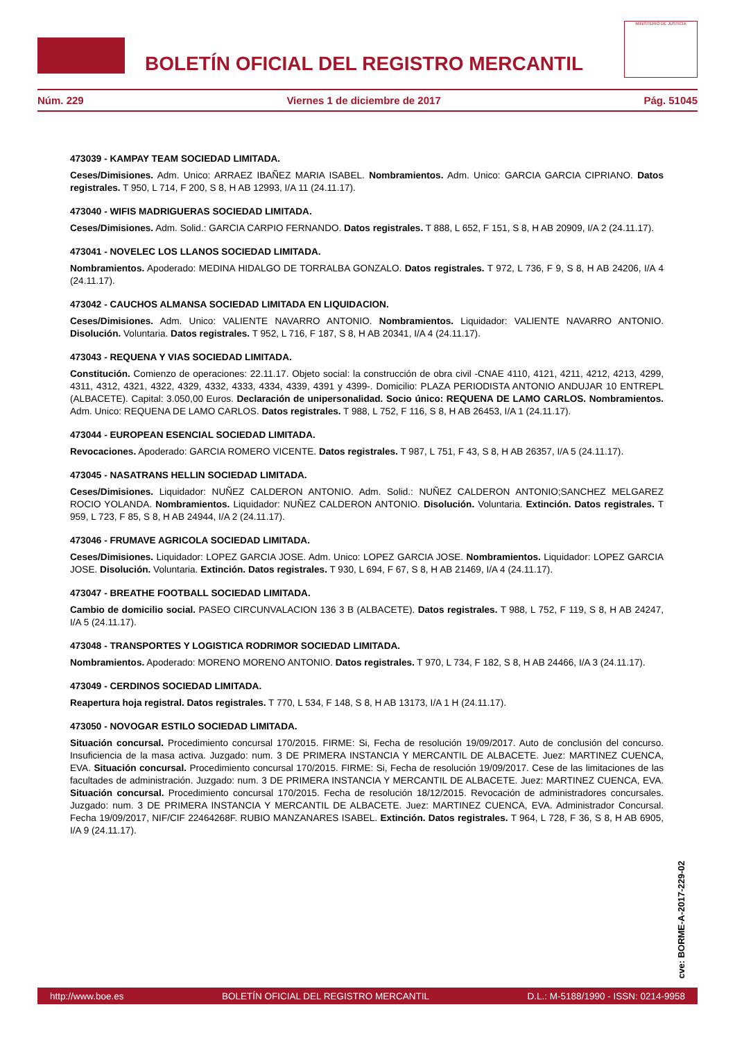BOLETÍN OFICIAL DEL REGISTRO MERCANTIL
MINISTERIO DE JUSTICIA
Núm. 229 Viernes 1 de diciembre de 2017 Pág. 51045
473039 - KAMPAY TEAM SOCIEDAD LIMITADA.
Ceses/Dimisiones. Adm. Unico: ARRAEZ IBAÑEZ MARIA ISABEL. Nombramientos. Adm. Unico: GARCIA GARCIA CIPRIANO. Datos registrales. T 950, L 714, F 200, S 8, H AB 12993, I/A 11 (24.11.17).
473040 - WIFIS MADRIGUERAS SOCIEDAD LIMITADA.
Ceses/Dimisiones. Adm. Solid.: GARCIA CARPIO FERNANDO. Datos registrales. T 888, L 652, F 151, S 8, H AB 20909, I/A 2 (24.11.17).
473041 - NOVELEC LOS LLANOS SOCIEDAD LIMITADA.
Nombramientos. Apoderado: MEDINA HIDALGO DE TORRALBA GONZALO. Datos registrales. T 972, L 736, F 9, S 8, H AB 24206, I/A 4 (24.11.17).
473042 - CAUCHOS ALMANSA SOCIEDAD LIMITADA EN LIQUIDACION.
Ceses/Dimisiones. Adm. Unico: VALIENTE NAVARRO ANTONIO. Nombramientos. Liquidador: VALIENTE NAVARRO ANTONIO. Disolución. Voluntaria. Datos registrales. T 952, L 716, F 187, S 8, H AB 20341, I/A 4 (24.11.17).
473043 - REQUENA Y VIAS SOCIEDAD LIMITADA.
Constitución. Comienzo de operaciones: 22.11.17. Objeto social: la construcción de obra civil -CNAE 4110, 4121, 4211, 4212, 4213, 4299, 4311, 4312, 4321, 4322, 4329, 4332, 4333, 4334, 4339, 4391 y 4399-. Domicilio: PLAZA PERIODISTA ANTONIO ANDUJAR 10 ENTREPL (ALBACETE). Capital: 3.050,00 Euros. Declaración de unipersonalidad. Socio único: REQUENA DE LAMO CARLOS. Nombramientos. Adm. Unico: REQUENA DE LAMO CARLOS. Datos registrales. T 988, L 752, F 116, S 8, H AB 26453, I/A 1 (24.11.17).
473044 - EUROPEAN ESENCIAL SOCIEDAD LIMITADA.
Revocaciones. Apoderado: GARCIA ROMERO VICENTE. Datos registrales. T 987, L 751, F 43, S 8, H AB 26357, I/A 5 (24.11.17).
473045 - NASATRANS HELLIN SOCIEDAD LIMITADA.
Ceses/Dimisiones. Liquidador: NUÑEZ CALDERON ANTONIO. Adm. Solid.: NUÑEZ CALDERON ANTONIO;SANCHEZ MELGAREZ ROCIO YOLANDA. Nombramientos. Liquidador: NUÑEZ CALDERON ANTONIO. Disolución. Voluntaria. Extinción. Datos registrales. T 959, L 723, F 85, S 8, H AB 24944, I/A 2 (24.11.17).
473046 - FRUMAVE AGRICOLA SOCIEDAD LIMITADA.
Ceses/Dimisiones. Liquidador: LOPEZ GARCIA JOSE. Adm. Unico: LOPEZ GARCIA JOSE. Nombramientos. Liquidador: LOPEZ GARCIA JOSE. Disolución. Voluntaria. Extinción. Datos registrales. T 930, L 694, F 67, S 8, H AB 21469, I/A 4 (24.11.17).
473047 - BREATHE FOOTBALL SOCIEDAD LIMITADA.
Cambio de domicilio social. PASEO CIRCUNVALACION 136 3 B (ALBACETE). Datos registrales. T 988, L 752, F 119, S 8, H AB 24247, I/A 5 (24.11.17).
473048 - TRANSPORTES Y LOGISTICA RODRIMOR SOCIEDAD LIMITADA.
Nombramientos. Apoderado: MORENO MORENO ANTONIO. Datos registrales. T 970, L 734, F 182, S 8, H AB 24466, I/A 3 (24.11.17).
473049 - CERDINOS SOCIEDAD LIMITADA.
Reapertura hoja registral. Datos registrales. T 770, L 534, F 148, S 8, H AB 13173, I/A 1 H (24.11.17).
473050 - NOVOGAR ESTILO SOCIEDAD LIMITADA.
Situación concursal. Procedimiento concursal 170/2015. FIRME: Si, Fecha de resolución 19/09/2017. Auto de conclusión del concurso. Insuficiencia de la masa activa. Juzgado: num. 3 DE PRIMERA INSTANCIA Y MERCANTIL DE ALBACETE. Juez: MARTINEZ CUENCA, EVA. Situación concursal. Procedimiento concursal 170/2015. FIRME: Si, Fecha de resolución 19/09/2017. Cese de las limitaciones de las facultades de administración. Juzgado: num. 3 DE PRIMERA INSTANCIA Y MERCANTIL DE ALBACETE. Juez: MARTINEZ CUENCA, EVA. Situación concursal. Procedimiento concursal 170/2015. Fecha de resolución 18/12/2015. Revocación de administradores concursales. Juzgado: num. 3 DE PRIMERA INSTANCIA Y MERCANTIL DE ALBACETE. Juez: MARTINEZ CUENCA, EVA. Administrador Concursal. Fecha 19/09/2017, NIF/CIF 22464268F. RUBIO MANZANARES ISABEL. Extinción. Datos registrales. T 964, L 728, F 36, S 8, H AB 6905, I/A 9 (24.11.17).
cve: BORME-A-2017-229-02
http://www.boe.es BOLETÍN OFICIAL DEL REGISTRO MERCANTIL D.L.: M-5188/1990 - ISSN: 0214-9958